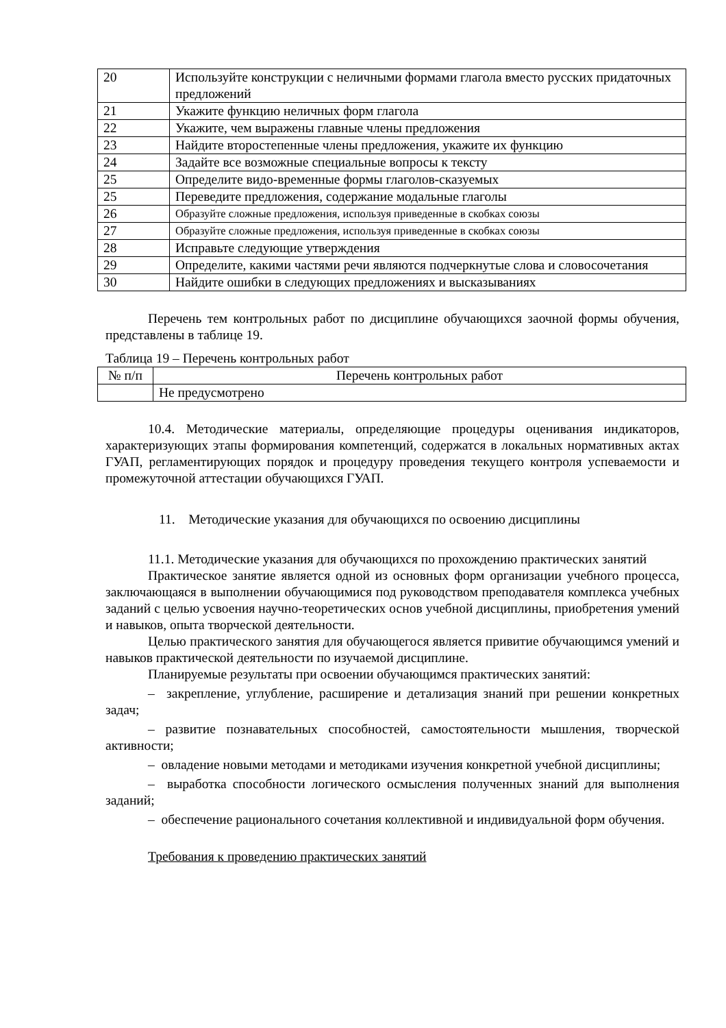| 20 | Используйте конструкции с неличными формами глагола вместо русских придаточных предложений |
| 21 | Укажите функцию неличных форм глагола |
| 22 | Укажите, чем выражены главные члены предложения |
| 23 | Найдите второстепенные члены предложения, укажите их функцию |
| 24 | Задайте все возможные специальные вопросы к тексту |
| 25 | Определите видо-временные формы глаголов-сказуемых |
| 25 | Переведите предложения, содержание модальные глаголы |
| 26 | Образуйте сложные предложения, используя приведенные в скобках союзы |
| 27 | Образуйте сложные предложения, используя приведенные в скобках союзы |
| 28 | Исправьте следующие утверждения |
| 29 | Определите, какими частями речи являются подчеркнутые слова и словосочетания |
| 30 | Найдите ошибки в следующих предложениях и высказываниях |
Перечень тем контрольных работ по дисциплине обучающихся заочной формы обучения, представлены в таблице 19.
Таблица 19 – Перечень контрольных работ
| № п/п | Перечень контрольных работ |
| --- | --- |
| | Не предусмотрено |
10.4. Методические материалы, определяющие процедуры оценивания индикаторов, характеризующих этапы формирования компетенций, содержатся в локальных нормативных актах ГУАП, регламентирующих порядок и процедуру проведения текущего контроля успеваемости и промежуточной аттестации обучающихся ГУАП.
11. Методические указания для обучающихся по освоению дисциплины
11.1. Методические указания для обучающихся по прохождению практических занятий
Практическое занятие является одной из основных форм организации учебного процесса, заключающаяся в выполнении обучающимися под руководством преподавателя комплекса учебных заданий с целью усвоения научно-теоретических основ учебной дисциплины, приобретения умений и навыков, опыта творческой деятельности.
Целью практического занятия для обучающегося является привитие обучающимся умений и навыков практической деятельности по изучаемой дисциплине.
Планируемые результаты при освоении обучающимся практических занятий:
– закрепление, углубление, расширение и детализация знаний при решении конкретных задач;
– развитие познавательных способностей, самостоятельности мышления, творческой активности;
– овладение новыми методами и методиками изучения конкретной учебной дисциплины;
– выработка способности логического осмысления полученных знаний для выполнения заданий;
– обеспечение рационального сочетания коллективной и индивидуальной форм обучения.
Требования к проведению практических занятий